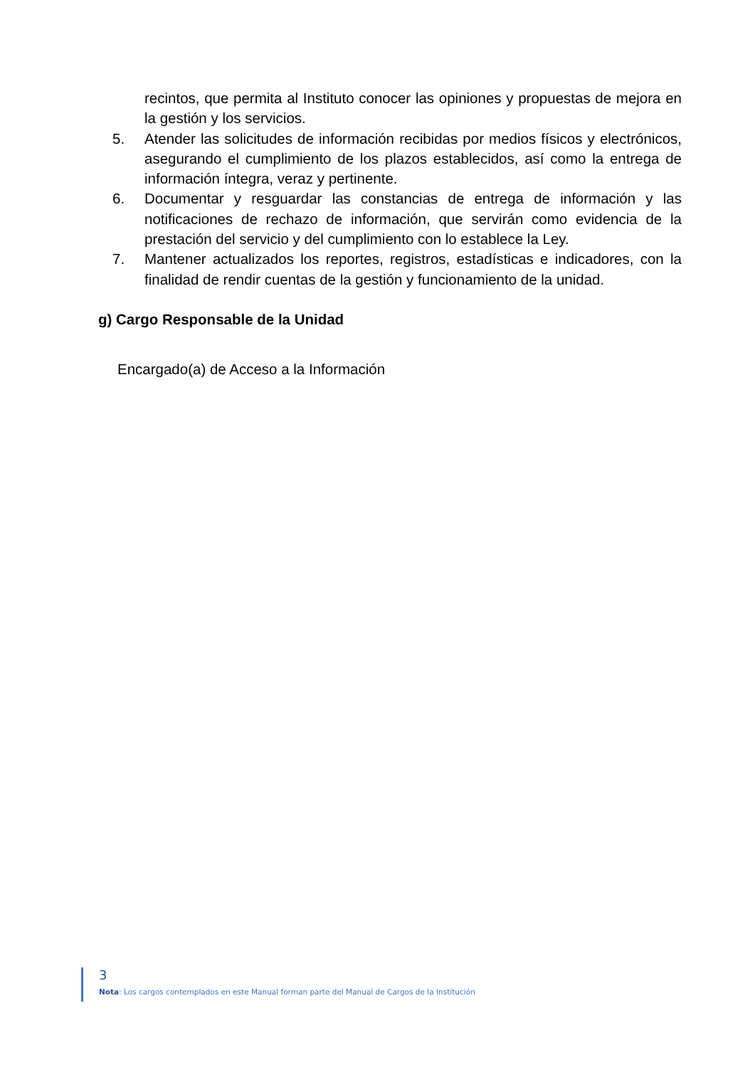recintos, que permita al Instituto conocer las opiniones y propuestas de mejora en la gestión y los servicios.
5. Atender las solicitudes de información recibidas por medios físicos y electrónicos, asegurando el cumplimiento de los plazos establecidos, así como la entrega de información íntegra, veraz y pertinente.
6. Documentar y resguardar las constancias de entrega de información y las notificaciones de rechazo de información, que servirán como evidencia de la prestación del servicio y del cumplimiento con lo establece la Ley.
7. Mantener actualizados los reportes, registros, estadísticas e indicadores, con la finalidad de rendir cuentas de la gestión y funcionamiento de la unidad.
g) Cargo Responsable de la Unidad
Encargado(a) de Acceso a la Información
3
Nota: Los cargos contemplados en este Manual forman parte del Manual de Cargos de la Institución